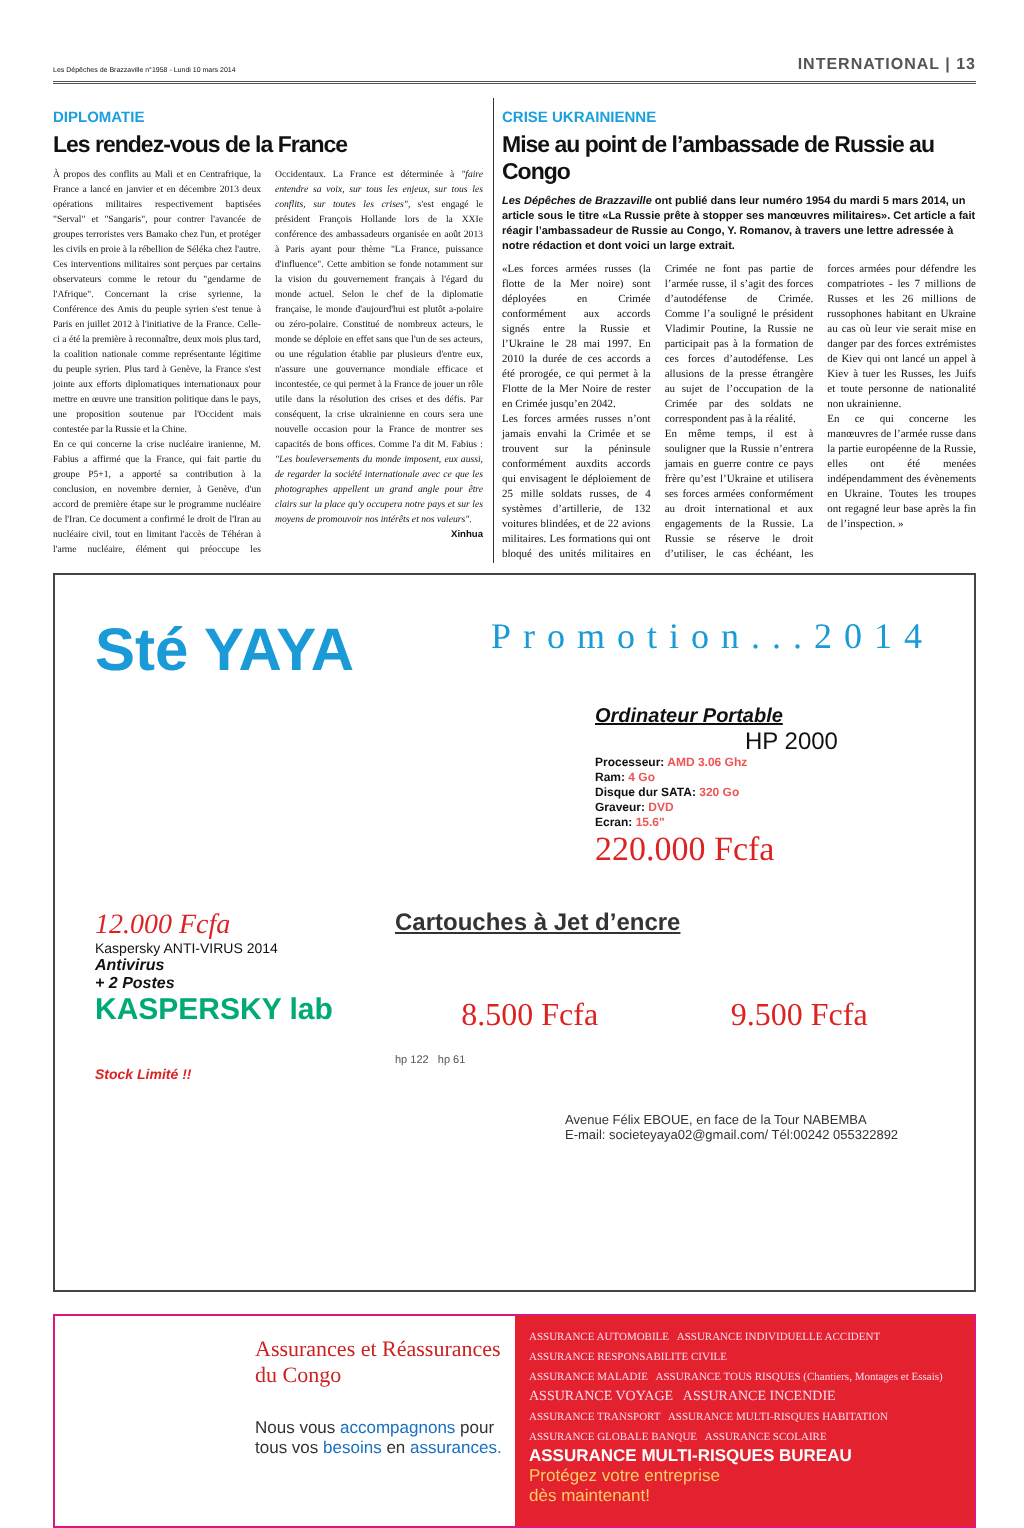Les Dépêches de Brazzaville n°1958 - Lundi 10 mars 2014 INTERNATIONAL | 13
DIPLOMATIE
Les rendez-vous de la France
À propos des conflits au Mali et en Centrafrique, la France a lancé en janvier et en décembre 2013 deux opérations militaires respectivement baptisées "Serval" et "Sangaris", pour contrer l'avancée de groupes terroristes vers Bamako chez l'un, et protéger les civils en proie à la rébellion de Séléka chez l'autre.
Ces interventions militaires sont perçues par certains observateurs comme le retour du "gendarme de l'Afrique". Concernant la crise syrienne, la Conférence des Amis du peuple syrien s'est tenue à Paris en juillet 2012 à l'initiative de la France. Celle-ci a été la première à reconnaître, deux mois plus tard, la coalition nationale comme représentante légitime du peuple syrien. Plus tard à Genève, la France s'est jointe aux efforts diplomatiques internationaux pour mettre en œuvre une transition politique dans le pays, une proposition soutenue par l'Occident mais contestée par la Russie et la Chine.
En ce qui concerne la crise nucléaire iranienne, M. Fabius a affirmé que la France, qui fait partie du groupe P5+1, a apporté sa contribution à la conclusion, en novembre dernier, à Genève, d'un accord de première étape sur le programme nucléaire de l'Iran. Ce document a confirmé le droit de l'Iran au nucléaire civil, tout en limitant l'accès de Téhéran à l'arme nucléaire, élément qui préoccupe les Occidentaux. La France est déterminée à "faire entendre sa voix, sur tous les enjeux, sur tous les conflits, sur toutes les crises", s'est engagé le président François Hollande lors de la XXIe conférence des ambassadeurs organisée en août 2013 à Paris ayant pour thème "La France, puissance d'influence". Cette ambition se fonde notamment sur la vision du gouvernement français à l'égard du monde actuel. Selon le chef de la diplomatie française, le monde d'aujourd'hui est plutôt a-polaire ou zéro-polaire. Constitué de nombreux acteurs, le monde se déploie en effet sans que l'un de ses acteurs, ou une régulation établie par plusieurs d'entre eux, n'assure une gouvernance mondiale efficace et incontestée, ce qui permet à la France de jouer un rôle utile dans la résolution des crises et des défis. Par conséquent, la crise ukrainienne en cours sera une nouvelle occasion pour la France de montrer ses capacités de bons offices. Comme l'a dit M. Fabius : "Les bouleversements du monde imposent, eux aussi, de regarder la société internationale avec ce que les photographes appellent un grand angle pour être clairs sur la place qu'y occupera notre pays et sur les moyens de promouvoir nos intérêts et nos valeurs".
Xinhua
CRISE UKRAINIENNE
Mise au point de l’ambassade de Russie au Congo
Les Dépêches de Brazzaville ont publié dans leur numéro 1954 du mardi 5 mars 2014, un article sous le titre «La Russie prête à stopper ses manœuvres militaires». Cet article a fait réagir l’ambassadeur de Russie au Congo, Y. Romanov, à travers une lettre adressée à notre rédaction et dont voici un large extrait.
«Les forces armées russes (la flotte de la Mer noire) sont déployées en Crimée conformément aux accords signés entre la Russie et l’Ukraine le 28 mai 1997. En 2010 la durée de ces accords a été prorogée, ce qui permet à la Flotte de la Mer Noire de rester en Crimée jusqu’en 2042.
Les forces armées russes n’ont jamais envahi la Crimée et se trouvent sur la péninsule conformément auxdits accords qui envisagent le déploiement de 25 mille soldats russes, de 4 systèmes d’artillerie, de 132 voitures blindées, et de 22 avions militaires. Les formations qui ont bloqué des unités militaires en Crimée ne font pas partie de l’armée russe, il s’agit des forces d’autodéfense de Crimée. Comme l’a souligné le président Vladimir Poutine, la Russie ne participait pas à la formation de ces forces d’autodéfense. Les allusions de la presse étrangère au sujet de l’occupation de la Crimée par des soldats ne correspondent pas à la réalité.
En même temps, il est à souligner que la Russie n’entrera jamais en guerre contre ce pays frère qu’est l’Ukraine et utilisera ses forces armées conformément au droit international et aux engagements de la Russie. La Russie se réserve le droit d’utiliser, le cas échéant, les forces armées pour défendre les compatriotes - les 7 millions de Russes et les 26 millions de russophones habitant en Ukraine au cas où leur vie serait mise en danger par des forces extrémistes de Kiev qui ont lancé un appel à Kiev à tuer les Russes, les Juifs et toute personne de nationalité non ukrainienne.
En ce qui concerne les manœuvres de l’armée russe dans la partie européenne de la Russie, elles ont été menées indépendamment des évènements en Ukraine. Toutes les troupes ont regagné leur base après la fin de l’inspection. »
Sté YAYA
Promotion...2014
Ordinateur Portable
HP 2000
Processeur: AMD 3.06 Ghz
Ram: 4 Go
Disque dur SATA: 320 Go
Graveur: DVD
Ecran: 15.6"
220.000 Fcfa
12.000 Fcfa
Kaspersky ANTI-VIRUS 2014
Antivirus
+ 2 Postes
KASPERSKY lab
Stock Limité !!
Cartouches à Jet d’encre
8.500 Fcfa 9.500 Fcfa
hp 122 hp 61
Avenue Félix EBOUE, en face de la Tour NABEMBA
E-mail: societeyaya02@gmail.com/ Tél:00242 055322892
Assurances et Réassurances du Congo
Nous vous accompagnons pour tous vos besoins en assurances.
ASSURANCE AUTOMOBILE ASSURANCE INDIVIDUELLE ACCIDENT
ASSURANCE RESPONSABILITE CIVILE
ASSURANCE MALADIE ASSURANCE TOUS RISQUES (Chantiers, Montages et Essais)
ASSURANCE VOYAGE ASSURANCE INCENDIE
ASSURANCE TRANSPORT ASSURANCE MULTI-RISQUES HABITATION
ASSURANCE GLOBALE BANQUE ASSURANCE SCOLAIRE
ASSURANCE MULTI-RISQUES BUREAU
Protégez votre entreprise
dès maintenant!